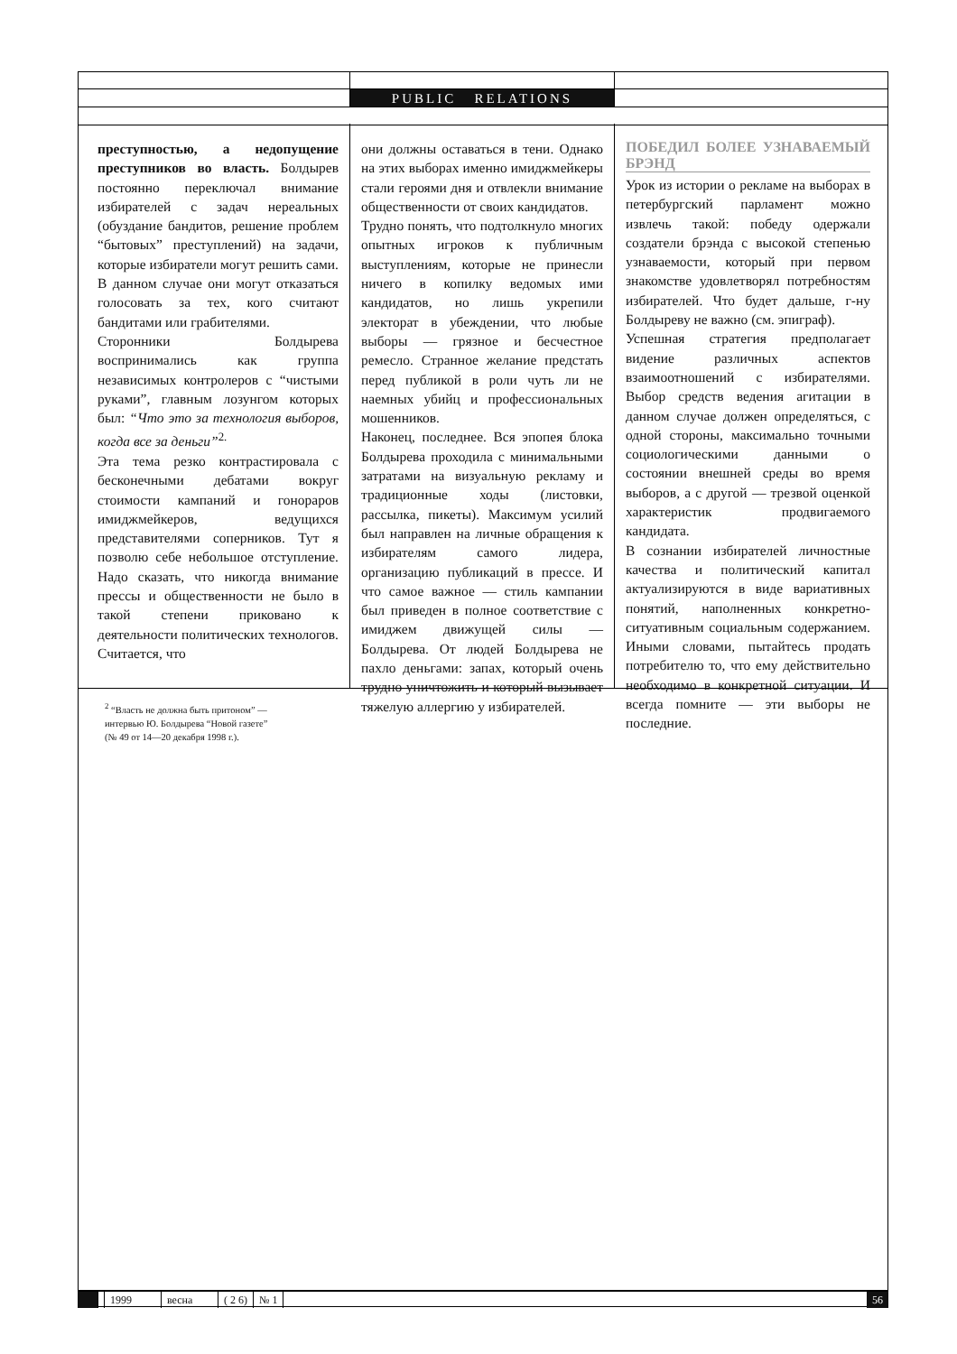PUBLIC RELATIONS
преступностью, а недопущение преступников во власть. Болдырев постоянно переключал внимание избирателей с задач нереальных (обуздание бандитов, решение проблем “бытовых” преступлений) на задачи, которые избиратели могут решить сами. В данном случае они могут отказаться голосовать за тех, кого считают бандитами или грабителями.
Сторонники Болдырева воспринимались как группа независимых контролеров с “чистыми руками”, главным лозунгом которых был: “Что это за технология выборов, когда все за деньги”<sup>2.</sup>
Эта тема резко контрастировала с бесконечными дебатами вокруг стоимости кампаний и гонораров имиджмейкеров, ведущихся представителями соперников. Тут я позволю себе небольшое отступление. Надо сказать, что никогда внимание прессы и общественности не было в такой степени приковано к деятельности политических технологов. Считается, что
<sup>2</sup> “Власть не должна быть притоном” —
интервью Ю. Болдырева “Новой газете”
(№ 49 от 14—20 декабря 1998 г.).
они должны оставаться в тени. Однако на этих выборах именно имиджмейкеры стали героями дня и отвлекли внимание общественности от своих кандидатов.
Трудно понять, что подтолкнуло многих опытных игроков к публичным выступлениям, которые не принесли ничего в копилку ведомых ими кандидатов, но лишь укрепили электорат в убеждении, что любые выборы — грязное и бесчестное ремесло. Странное желание предстать перед публикой в роли чуть ли не наемных убийц и профессиональных мошенников.
Наконец, последнее. Вся эпопея блока Болдырева проходила с минимальными затратами на визуальную рекламу и традиционные ходы (листовки, рассылка, пикеты). Максимум усилий был направлен на личные обращения к избирателям самого лидера, организацию публикаций в прессе. И что самое важное — стиль кампании был приведен в полное соответствие с имиджем движущей силы — Болдырева. От людей Болдырева не пахло деньгами: запах, который очень трудно уничтожить и который вызывает тяжелую аллергию у избирателей.
ПОБЕДИЛ БОЛЕЕ УЗНАВАЕМЫЙ БРЭНД
Урок из истории о рекламе на выборах в петербургский парламент можно извлечь такой: победу одержали создатели брэнда с высокой степенью узнаваемости, который при первом знакомстве удовлетворял потребностям избирателей. Что будет дальше, г-ну Болдыреву не важно (см. эпиграф).
Успешная стратегия предполагает видение различных аспектов взаимоотношений с избирателями. Выбор средств ведения агитации в данном случае должен определяться, с одной стороны, максимально точными социологическими данными о состоянии внешней среды во время выборов, а с другой — трезвой оценкой характеристик продвигаемого кандидата.
В сознании избирателей личностные качества и политический капитал актуализируются в виде вариативных понятий, наполненных конкретно-ситуативным социальным содержанием. Иными словами, пытайтесь продать потребителю то, что ему действительно необходимо в конкретной ситуации. И всегда помните — эти выборы не последние.
1999 весна ( 2 6) № 1 56